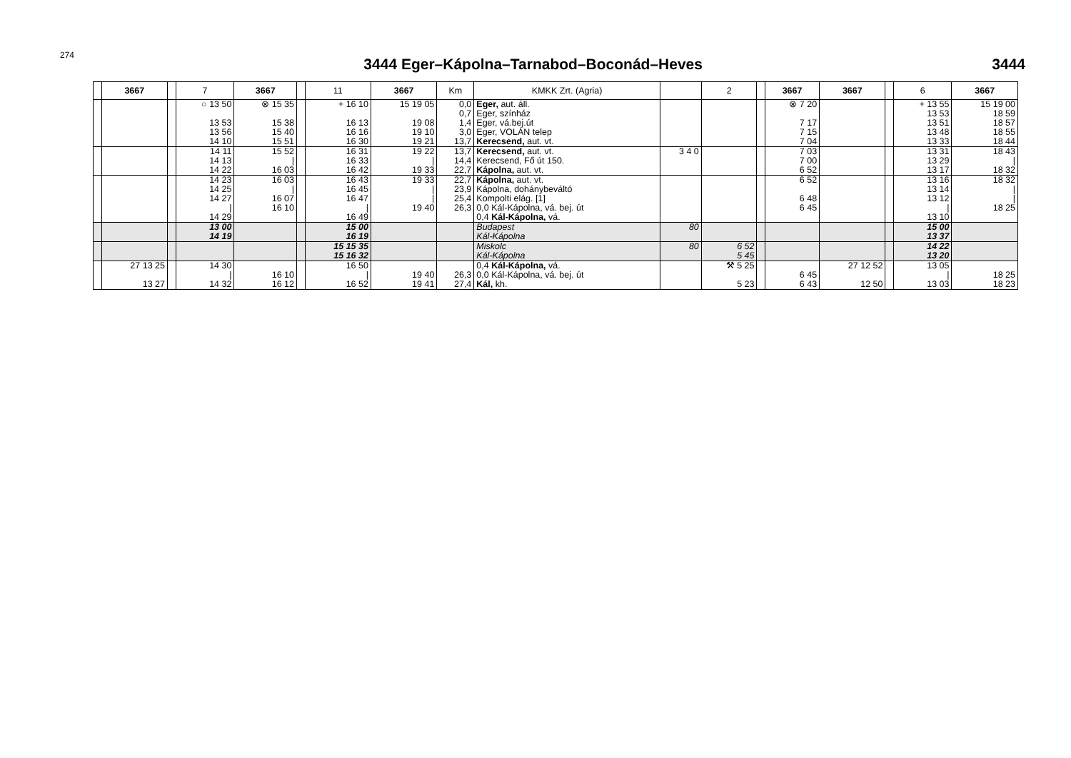274
3444 Eger–Kápolna–Tarnabod–Boconád–Heves
3444
| | 3667 | | 7 | 3667 | | 11 | 3667 | Km | KMKK Zrt. (Agria) | | 2 | | 3667 | 3667 | | 6 | 3667 |
| --- | --- | --- | --- | --- | --- | --- | --- | --- | --- | --- | --- | --- | --- | --- | --- | --- | --- |
| | | | ○ 13 50 13 53 13 56 14 10 | ⊗ 15 35 15 38 15 40 15 51 | | + 16 10 16 13 16 16 16 30 | 15 19 05 19 08 19 10 19 21 | 0,0 0,7 1,4 3,0 13,7 | Eger, aut. áll. Eger, színház Eger, vá.bej.út Eger, VOLÁN telep Kerecsend, aut. vt. | | | | ⊗ 7 20 7 17 7 15 7 04 | | | + 13 55 13 53 13 51 13 48 13 33 | 15 19 00 18 59 18 57 18 55 18 44 |
| | | | 14 11 14 13 14 22 | 15 52 / 16 03 | | 16 31 16 33 16 42 | 19 22 / 19 33 | 13,7 14,4 22,7 | Kerecsend, aut. vt. Kerecsend, Fő út 150. Kápolna, aut. vt. | 3 4 0 | | | 7 03 7 00 6 52 | | | 13 31 13 29 13 17 | 18 43 / 18 32 |
| | | | 14 23 14 25 14 27 / 14 29 | 16 03 / 16 07 16 10 | | 16 43 16 45 16 47 / 16 49 | 19 33 / / 19 40 | 22,7 23,9 25,4 26,3 | Kápolna, aut. vt. Kápolna, dohánybeváltó Kompolti elág. [1] 0,0 Kál-Kápolna, vá. bej. út 0,4 Kál-Kápolna, vá. | | | | 6 52 6 48 6 45 | | | 13 16 13 14 13 12 / 13 10 | 18 32 / / 18 25 |
| | | | 13 00 14 19 | | | 15 00 16 19 | | | Budapest Kál-Kápolna | 80 | | | | | | 15 00 13 37 | |
| | | | | | | 15 15 35 15 16 32 | | | Miskolc Kál-Kápolna | 80 | 6 52 5 45 | | | | | 14 22 13 20 | |
| | 27 13 25 13 27 | | 14 30 / 14 32 | 16 10 16 12 | | 16 50 / 16 52 | 19 40 19 41 | 26,3 27,4 | 0,4 Kál-Kápolna, vá. 0,0 Kál-Kápolna, vá. bej. út Kál, kh. | | ⚒ 5 25 5 23 | | 6 45 6 43 | 27 12 52 12 50 | | 13 05 / 13 03 | 18 25 18 23 |